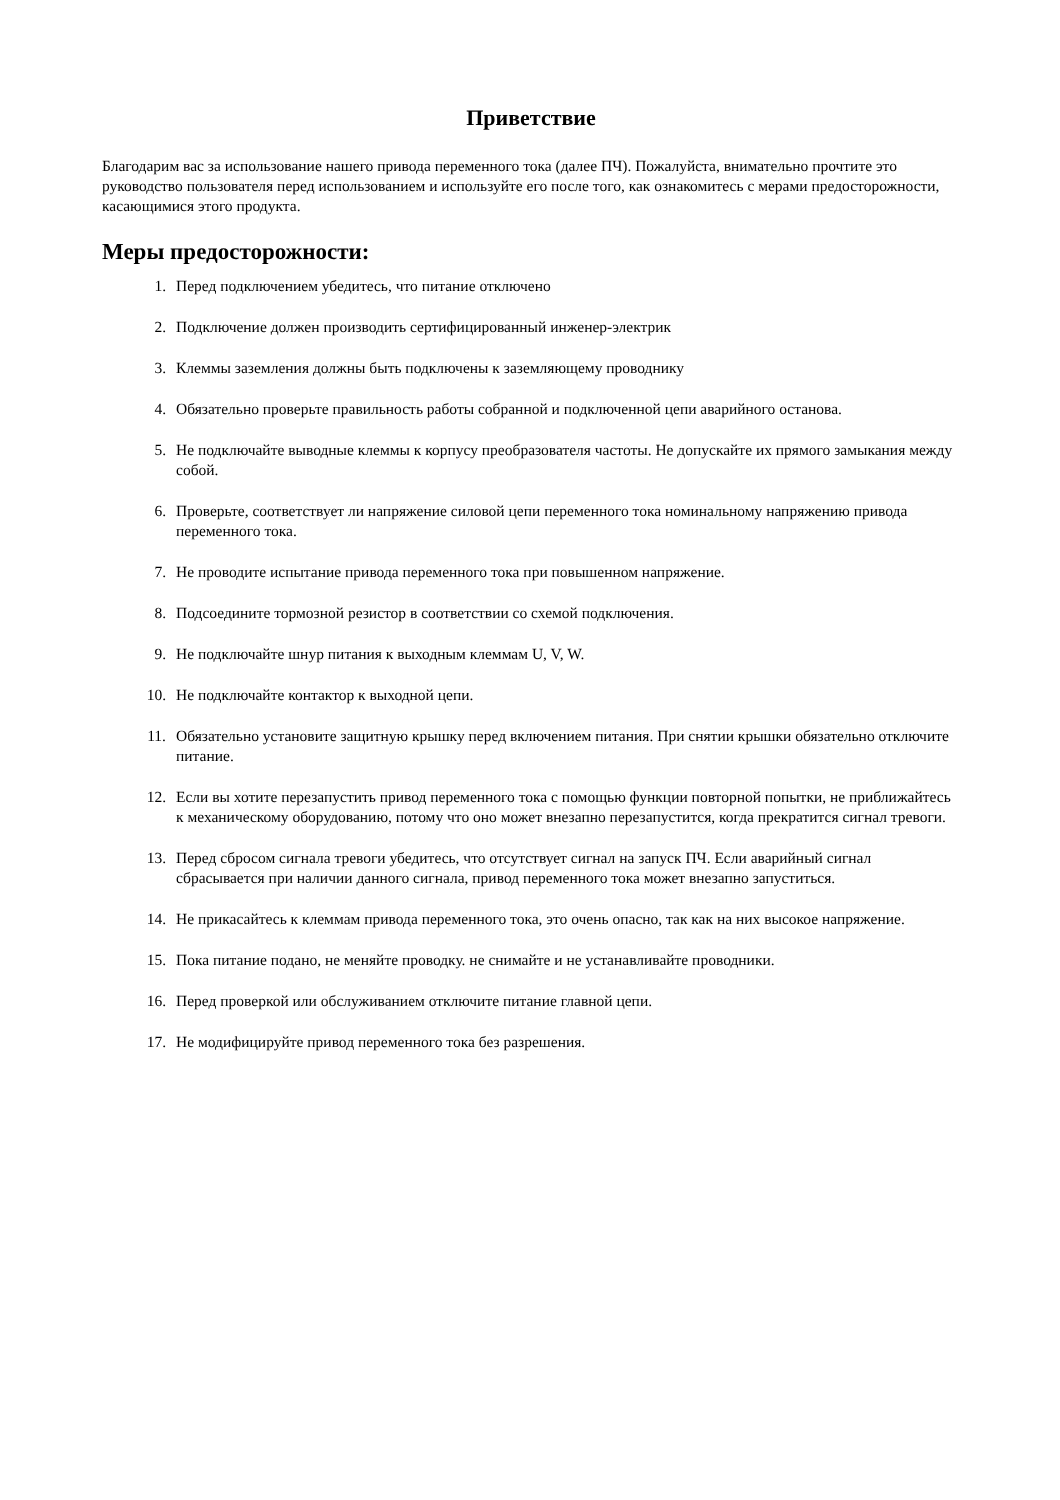Приветствие
Благодарим вас за использование нашего привода переменного тока (далее ПЧ). Пожалуйста, внимательно прочтите это руководство пользователя перед использованием и используйте его после того, как ознакомитесь с мерами предосторожности, касающимися этого продукта.
Меры предосторожности:
1. Перед подключением убедитесь, что питание отключено
2. Подключение должен производить сертифицированный инженер-электрик
3. Клеммы заземления должны быть подключены к заземляющему проводнику
4. Обязательно проверьте правильность работы собранной и подключенной цепи аварийного останова.
5. Не подключайте выводные клеммы к корпусу преобразователя частоты. Не допускайте их прямого замыкания между собой.
6. Проверьте, соответствует ли напряжение силовой цепи переменного тока номинальному напряжению привода переменного тока.
7. Не проводите испытание привода переменного тока при повышенном напряжение.
8. Подсоедините тормозной резистор в соответствии со схемой подключения.
9. Не подключайте шнур питания к выходным клеммам U, V, W.
10. Не подключайте контактор к выходной цепи.
11. Обязательно установите защитную крышку перед включением питания. При снятии крышки обязательно отключите питание.
12. Если вы хотите перезапустить привод переменного тока с помощью функции повторной попытки, не приближайтесь к механическому оборудованию, потому что оно может внезапно перезапустится, когда прекратится сигнал тревоги.
13. Перед сбросом сигнала тревоги убедитесь, что отсутствует сигнал на запуск ПЧ. Если аварийный сигнал сбрасывается при наличии данного сигнала, привод переменного тока может внезапно запуститься.
14. Не прикасайтесь к клеммам привода переменного тока, это очень опасно, так как на них высокое напряжение.
15. Пока питание подано, не меняйте проводку. не снимайте и не устанавливайте проводники.
16. Перед проверкой или обслуживанием отключите питание главной цепи.
17. Не модифицируйте привод переменного тока без разрешения.